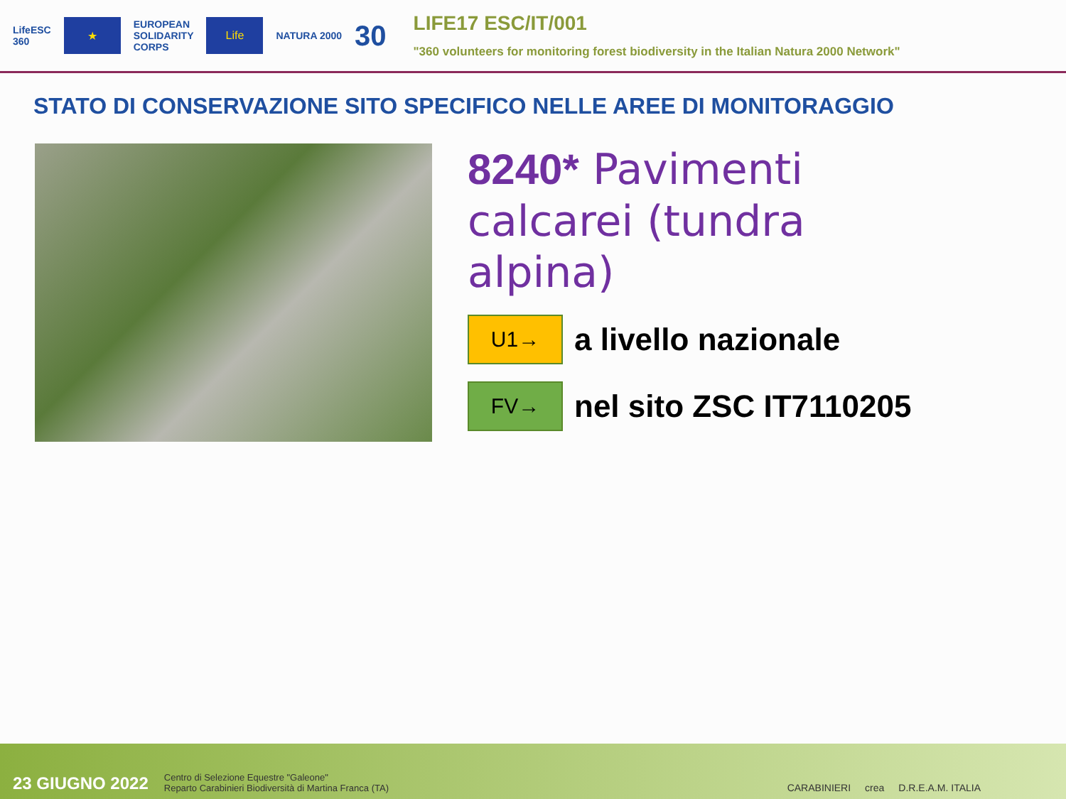LifeESC
360
★
EUROPEAN
SOLIDARITY
CORPS
Life
NATURA 2000
30
LIFE17 ESC/IT/001
"360 volunteers for monitoring forest biodiversity in the Italian Natura 2000 Network"
STATO DI CONSERVAZIONE SITO SPECIFICO NELLE AREE DI MONITORAGGIO
8240* Pavimenti calcarei (tundra alpina)
U1→
a livello nazionale
FV→
nel sito ZSC IT7110205
23 GIUGNO 2022
Centro di Selezione Equestre "Galeone"
Reparto Carabinieri Biodiversità di Martina Franca (TA)
CARABINIERI crea D.R.E.A.M. ITALIA